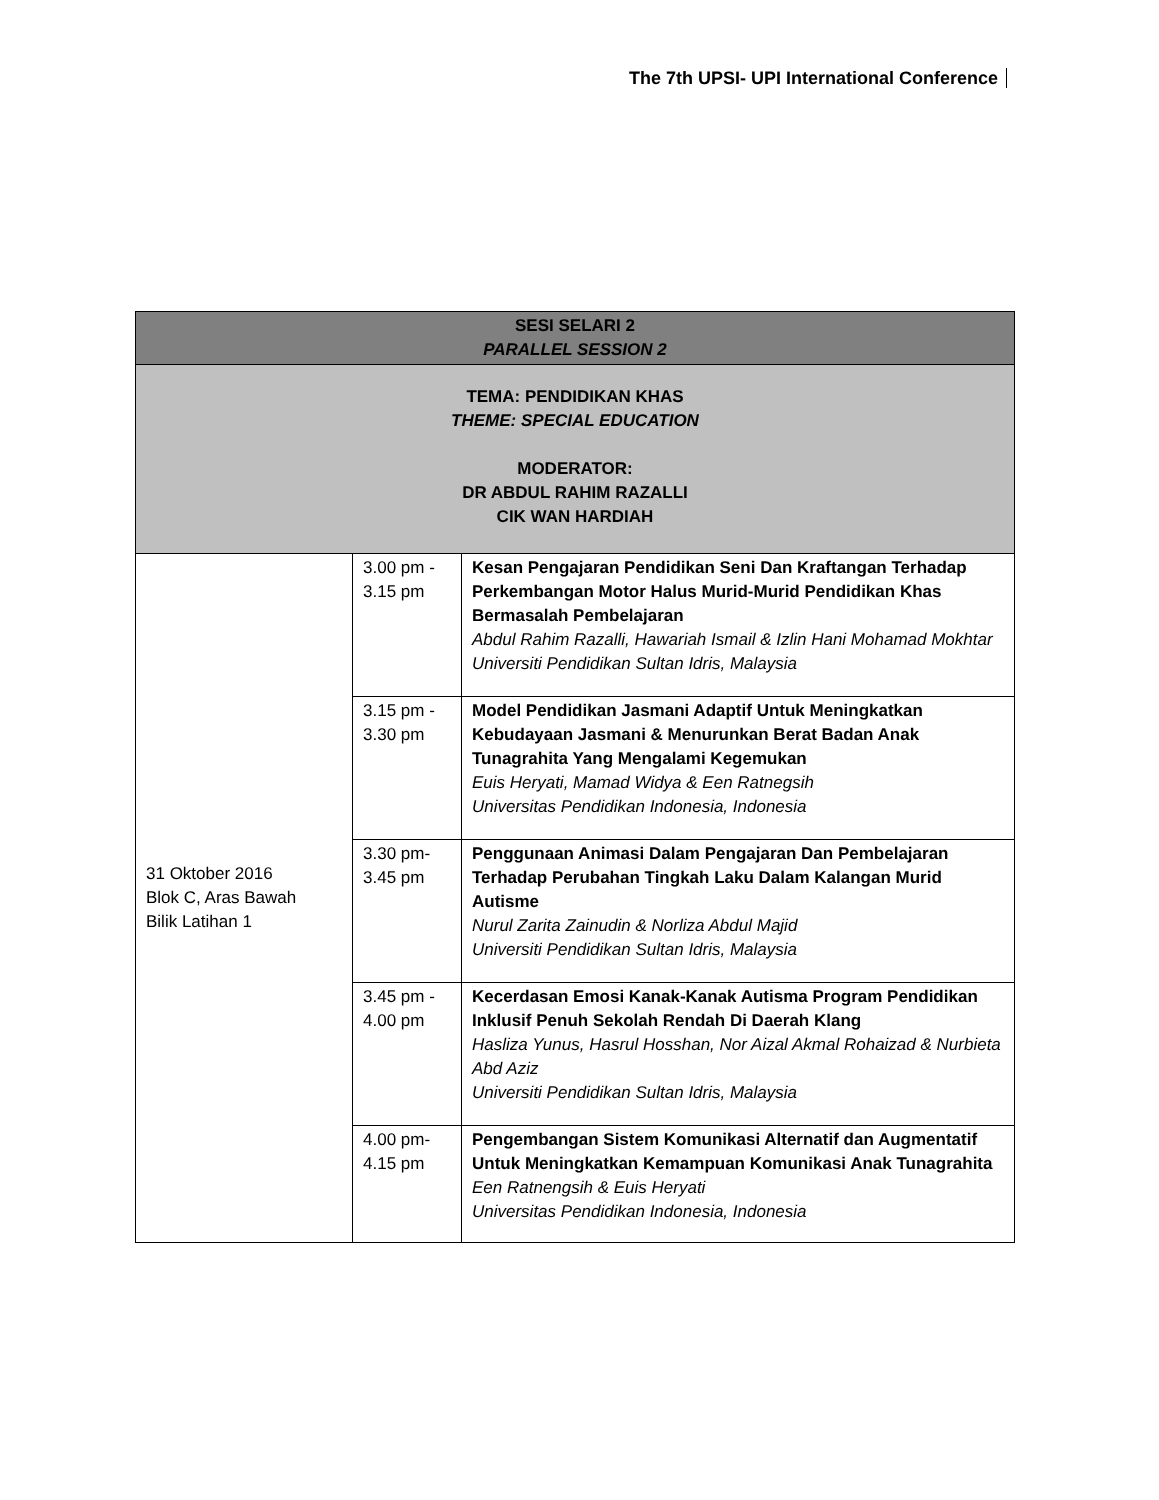The 7th UPSI- UPI International Conference
| SESI SELARI 2 PARALLEL SESSION 2 | | |
| TEMA: PENDIDIKAN KHAS THEME: SPECIAL EDUCATION MODERATOR: DR ABDUL RAHIM RAZALLI CIK WAN HARDIAH | | |
| 31 Oktober 2016 Blok C, Aras Bawah Bilik Latihan 1 | 3.00 pm - 3.15 pm | Kesan Pengajaran Pendidikan Seni Dan Kraftangan Terhadap Perkembangan Motor Halus Murid-Murid Pendidikan Khas Bermasalah Pembelajaran Abdul Rahim Razalli, Hawariah Ismail & Izlin Hani Mohamad Mokhtar Universiti Pendidikan Sultan Idris, Malaysia |
| | 3.15 pm - 3.30 pm | Model Pendidikan Jasmani Adaptif Untuk Meningkatkan Kebudayaan Jasmani & Menurunkan Berat Badan Anak Tunagrahita Yang Mengalami Kegemukan Euis Heryati, Mamad Widya & Een Ratnegsih Universitas Pendidikan Indonesia, Indonesia |
| | 3.30 pm- 3.45 pm | Penggunaan Animasi Dalam Pengajaran Dan Pembelajaran Terhadap Perubahan Tingkah Laku Dalam Kalangan Murid Autisme Nurul Zarita Zainudin & Norliza Abdul Majid Universiti Pendidikan Sultan Idris, Malaysia |
| | 3.45 pm - 4.00 pm | Kecerdasan Emosi Kanak-Kanak Autisma Program Pendidikan Inklusif Penuh Sekolah Rendah Di Daerah Klang Hasliza Yunus, Hasrul Hosshan, Nor Aizal Akmal Rohaizad & Nurbieta Abd Aziz Universiti Pendidikan Sultan Idris, Malaysia |
| | 4.00 pm- 4.15 pm | Pengembangan Sistem Komunikasi Alternatif dan Augmentatif Untuk Meningkatkan Kemampuan Komunikasi Anak Tunagrahita Een Ratnengsih & Euis Heryati Universitas Pendidikan Indonesia, Indonesia |